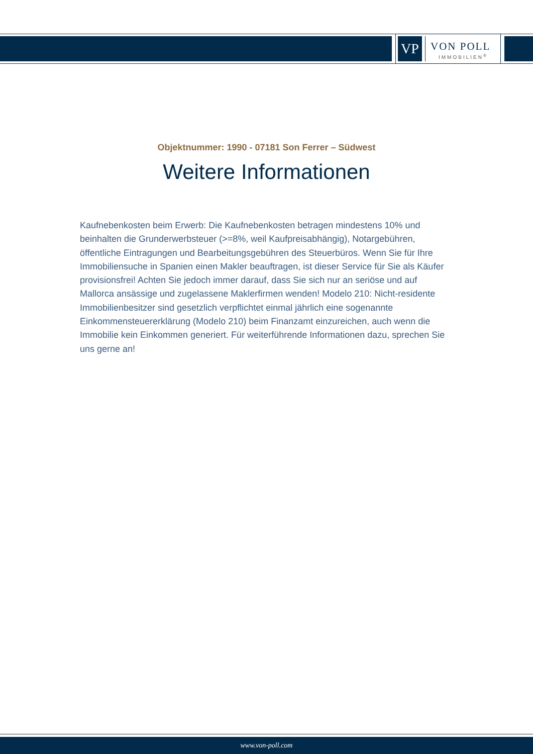VP
VON POLL
IMMOBILIEN<sup>®</sup>
Objektnummer: 1990 - 07181 Son Ferrer – Südwest
Weitere Informationen
Kaufnebenkosten beim Erwerb: Die Kaufnebenkosten betragen mindestens 10% und beinhalten die Grunderwerbsteuer (>=8%, weil Kaufpreisabhängig), Notargebühren, öffentliche Eintragungen und Bearbeitungsgebühren des Steuerbüros. Wenn Sie für Ihre Immobiliensuche in Spanien einen Makler beauftragen, ist dieser Service für Sie als Käufer provisionsfrei! Achten Sie jedoch immer darauf, dass Sie sich nur an seriöse und auf Mallorca ansässige und zugelassene Maklerfirmen wenden! Modelo 210: Nicht-residente Immobilienbesitzer sind gesetzlich verpflichtet einmal jährlich eine sogenannte Einkommensteuererklärung (Modelo 210) beim Finanzamt einzureichen, auch wenn die Immobilie kein Einkommen generiert. Für weiterführende Informationen dazu, sprechen Sie uns gerne an!
www.von-poll.com